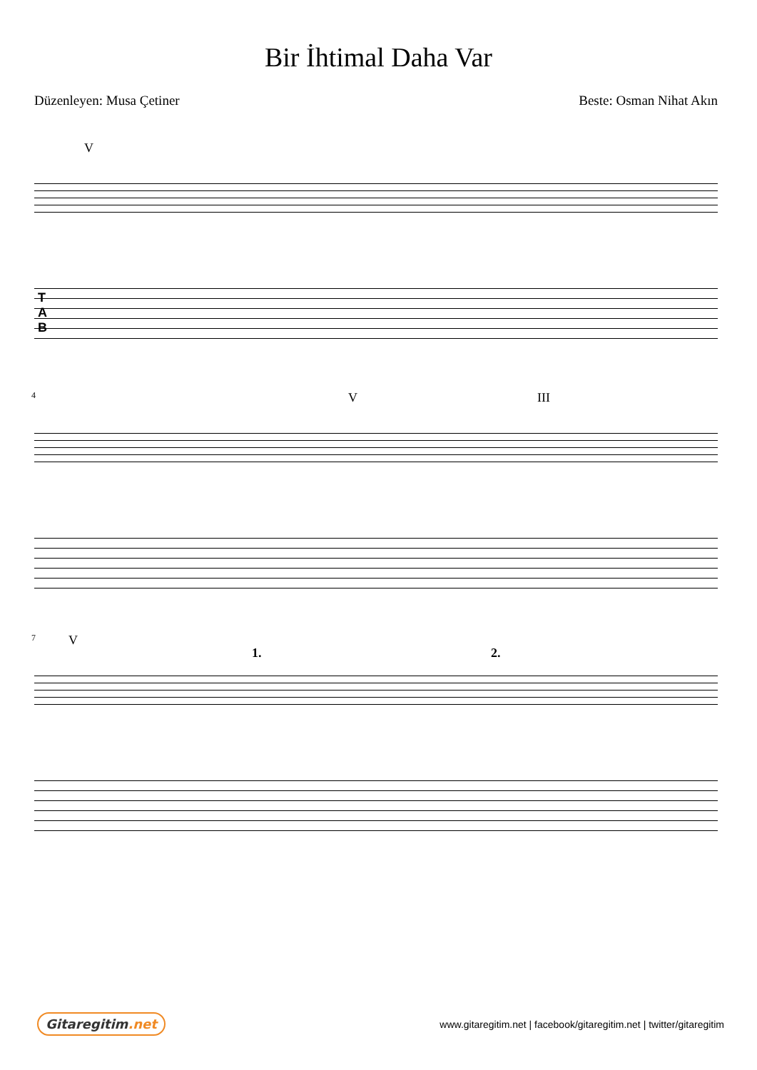Bir İhtimal Daha Var
Düzenleyen: Musa Çetiner Beste: Osman Nihat Akın
V
T
A
B
4 V III
7 V
1. 2.
Gitaregitim.net
www.gitaregitim.net | facebook/gitaregitim.net | twitter/gitaregitim